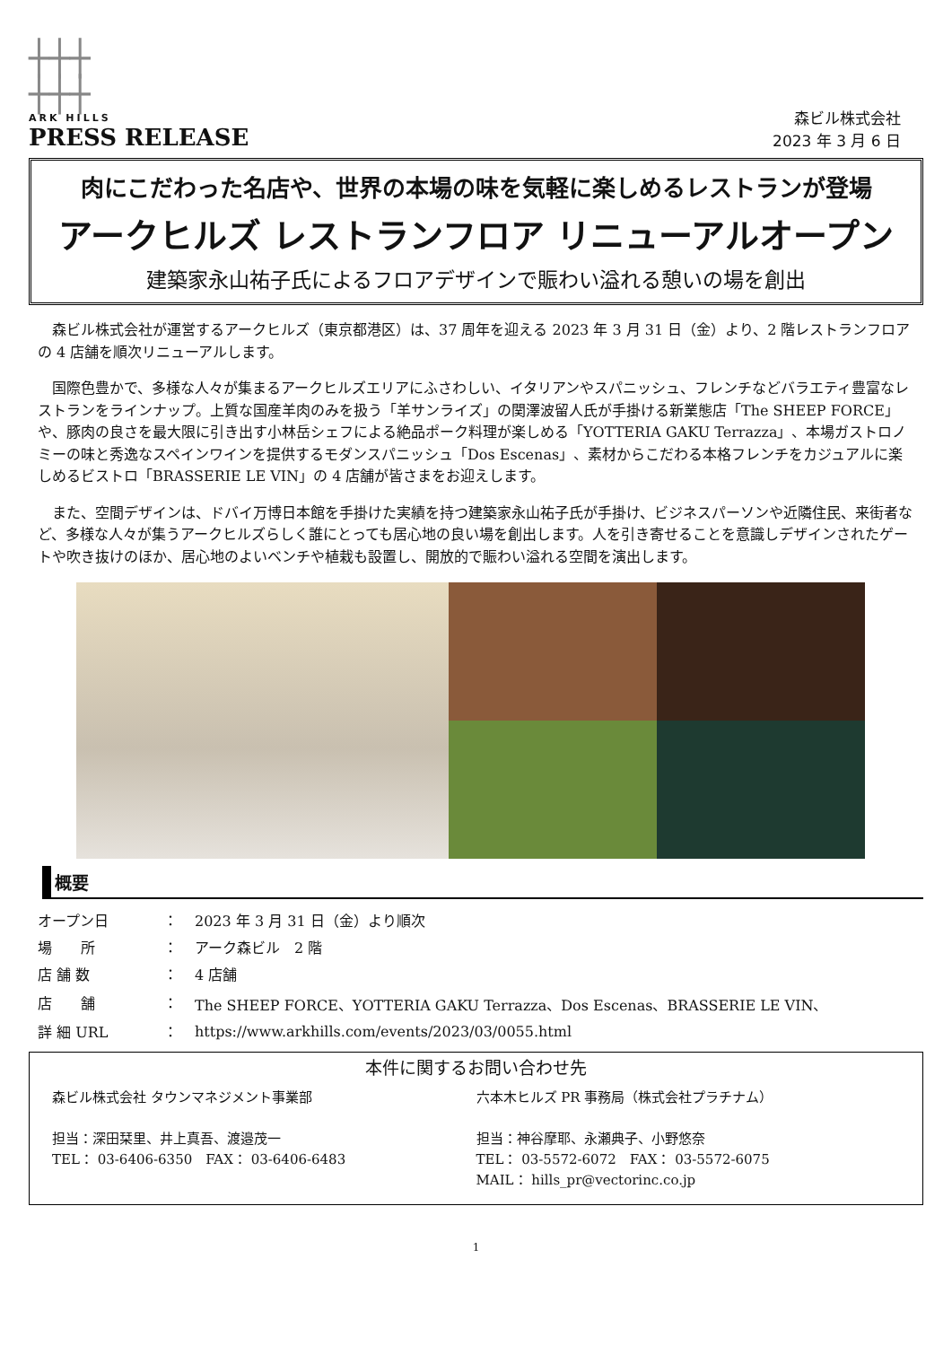┼┼┼
┼┼┼
ARK HILLS
PRESS RELEASE
森ビル株式会社
2023 年 3 月 6 日
肉にこだわった名店や、世界の本場の味を気軽に楽しめるレストランが登場
アークヒルズ レストランフロア リニューアルオープン
建築家永山祐子氏によるフロアデザインで賑わい溢れる憩いの場を創出
森ビル株式会社が運営するアークヒルズ（東京都港区）は、37 周年を迎える 2023 年 3 月 31 日（金）より、2 階レストランフロアの 4 店舗を順次リニューアルします。
国際色豊かで、多様な人々が集まるアークヒルズエリアにふさわしい、イタリアンやスパニッシュ、フレンチなどバラエティ豊富なレストランをラインナップ。上質な国産羊肉のみを扱う「羊サンライズ」の関澤波留人氏が手掛ける新業態店「The SHEEP FORCE」や、豚肉の良さを最大限に引き出す小林岳シェフによる絶品ポーク料理が楽しめる「YOTTERIA GAKU Terrazza」、本場ガストロノミーの味と秀逸なスペインワインを提供するモダンスパニッシュ「Dos Escenas」、素材からこだわる本格フレンチをカジュアルに楽しめるビストロ「BRASSERIE LE VIN」の 4 店舗が皆さまをお迎えします。
また、空間デザインは、ドバイ万博日本館を手掛けた実績を持つ建築家永山祐子氏が手掛け、ビジネスパーソンや近隣住民、来街者など、多様な人々が集うアークヒルズらしく誰にとっても居心地の良い場を創出します。人を引き寄せることを意識しデザインされたゲートや吹き抜けのほか、居心地のよいベンチや植栽も設置し、開放的で賑わい溢れる空間を演出します。
概要
| オープン日 | ： | 2023 年 3 月 31 日（金）より順次 |
| 場 所 | ： | アーク森ビル 2 階 |
| 店 舗 数 | ： | 4 店舗 |
| 店 舗 | ： | The SHEEP FORCE、YOTTERIA GAKU Terrazza、Dos Escenas、BRASSERIE LE VIN、 |
| 詳 細 URL | ： | https://www.arkhills.com/events/2023/03/0055.html |
本件に関するお問い合わせ先
森ビル株式会社 タウンマネジメント事業部
担当：深田栞里、井上真吾、渡邉茂一
TEL： 03-6406-6350　FAX： 03-6406-6483
六本木ヒルズ PR 事務局（株式会社プラチナム）
担当：神谷摩耶、永瀬典子、小野悠奈
TEL： 03-5572-6072　FAX： 03-5572-6075
MAIL： hills_pr@vectorinc.co.jp
1